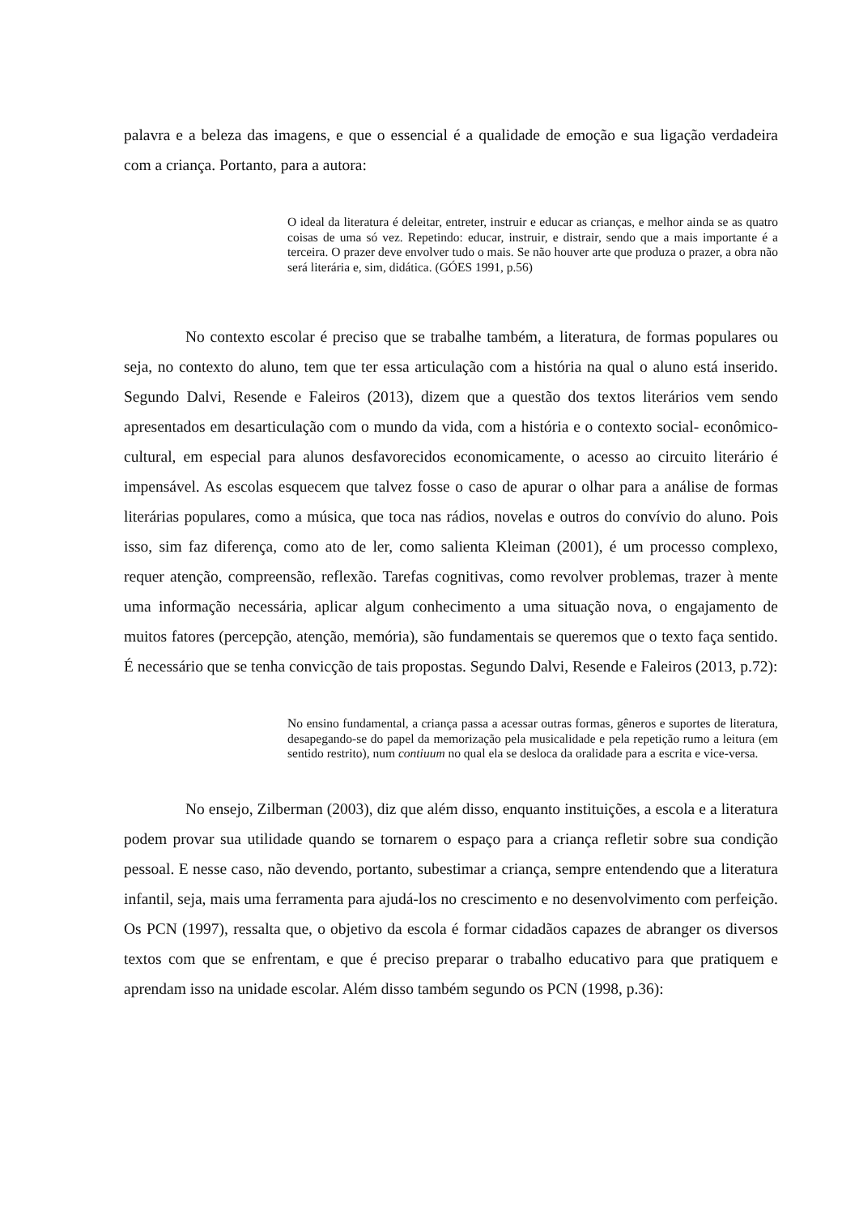palavra e a beleza das imagens, e que o essencial é a qualidade de emoção e sua ligação verdadeira com a criança. Portanto, para a autora:
O ideal da literatura é deleitar, entreter, instruir e educar as crianças, e melhor ainda se as quatro coisas de uma só vez. Repetindo: educar, instruir, e distrair, sendo que a mais importante é a terceira. O prazer deve envolver tudo o mais. Se não houver arte que produza o prazer, a obra não será literária e, sim, didática. (GÓES 1991, p.56)
No contexto escolar é preciso que se trabalhe também, a literatura, de formas populares ou seja, no contexto do aluno, tem que ter essa articulação com a história na qual o aluno está inserido. Segundo Dalvi, Resende e Faleiros (2013), dizem que a questão dos textos literários vem sendo apresentados em desarticulação com o mundo da vida, com a história e o contexto social- econômico-cultural, em especial para alunos desfavorecidos economicamente, o acesso ao circuito literário é impensável. As escolas esquecem que talvez fosse o caso de apurar o olhar para a análise de formas literárias populares, como a música, que toca nas rádios, novelas e outros do convívio do aluno. Pois isso, sim faz diferença, como ato de ler, como salienta Kleiman (2001), é um processo complexo, requer atenção, compreensão, reflexão. Tarefas cognitivas, como revolver problemas, trazer à mente uma informação necessária, aplicar algum conhecimento a uma situação nova, o engajamento de muitos fatores (percepção, atenção, memória), são fundamentais se queremos que o texto faça sentido. É necessário que se tenha convicção de tais propostas. Segundo Dalvi, Resende e Faleiros (2013, p.72):
No ensino fundamental, a criança passa a acessar outras formas, gêneros e suportes de literatura, desapegando-se do papel da memorização pela musicalidade e pela repetição rumo a leitura (em sentido restrito), num contiuum no qual ela se desloca da oralidade para a escrita e vice-versa.
No ensejo, Zilberman (2003), diz que além disso, enquanto instituições, a escola e a literatura podem provar sua utilidade quando se tornarem o espaço para a criança refletir sobre sua condição pessoal. E nesse caso, não devendo, portanto, subestimar a criança, sempre entendendo que a literatura infantil, seja, mais uma ferramenta para ajudá-los no crescimento e no desenvolvimento com perfeição. Os PCN (1997), ressalta que, o objetivo da escola é formar cidadãos capazes de abranger os diversos textos com que se enfrentam, e que é preciso preparar o trabalho educativo para que pratiquem e aprendam isso na unidade escolar. Além disso também segundo os PCN (1998, p.36):